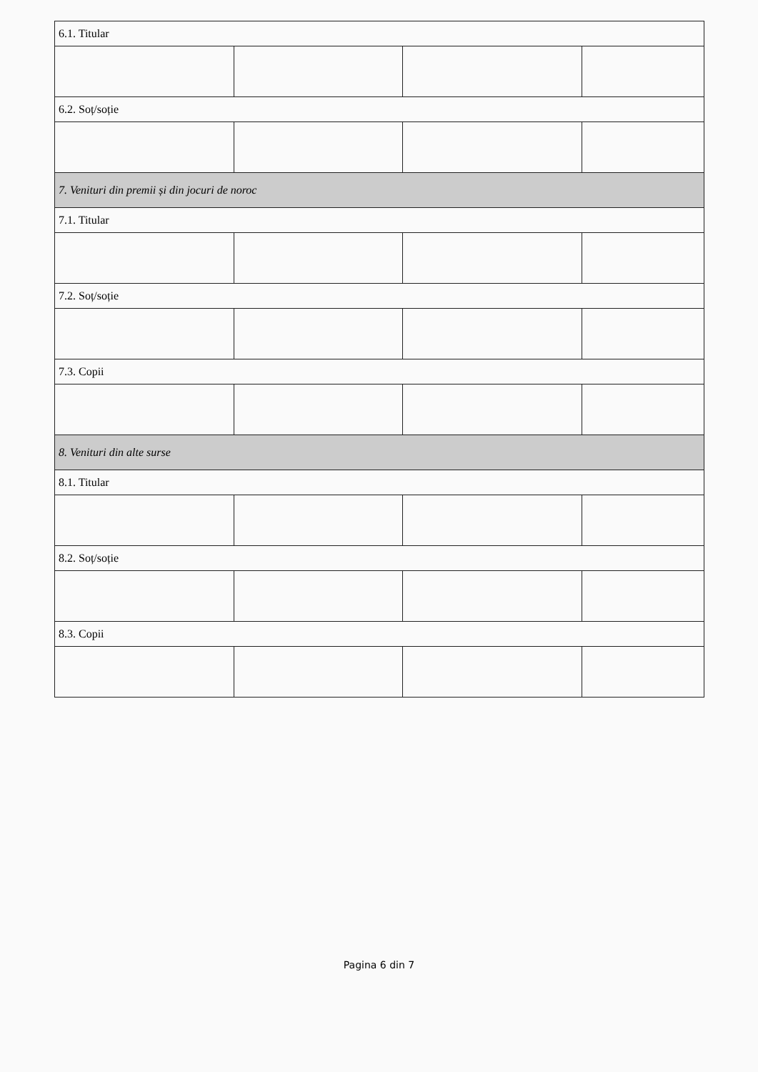| 6.1. Titular | | | |
| 6.2. Soț/soție | | | |
| 7. Venituri din premii și din jocuri de noroc | | | |
| 7.1. Titular | | | |
| 7.2. Soț/soție | | | |
| 7.3. Copii | | | |
| 8. Venituri din alte surse | | | |
| 8.1. Titular | | | |
| 8.2. Soț/soție | | | |
| 8.3. Copii | | | |
Pagina 6 din 7